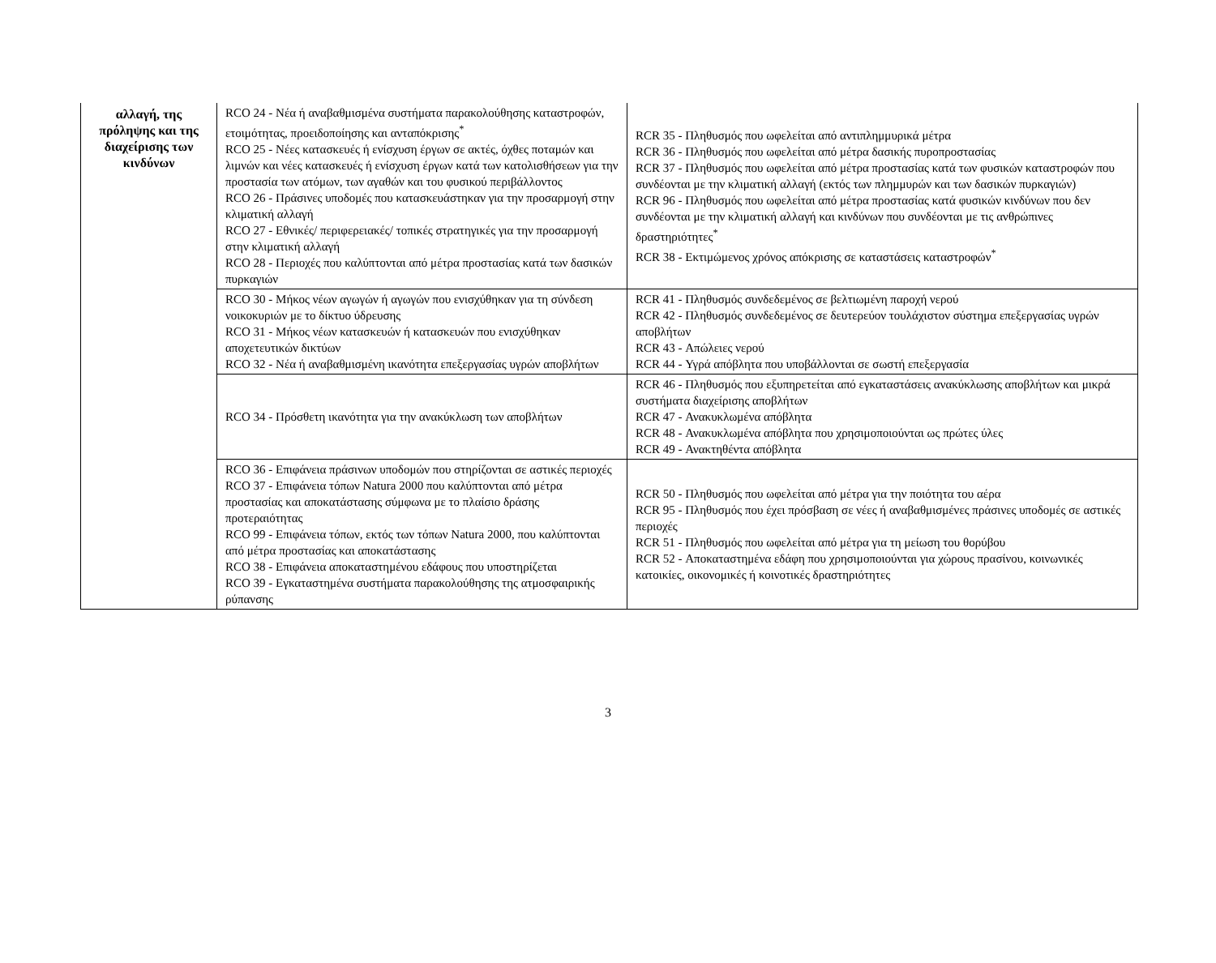| αλλαγή, της πρόληψης και της διαχείρισης των κινδύνων | RCO 24 - Νέα ή αναβαθμισμένα συστήματα παρακολούθησης καταστροφών, ετοιμότητας, προειδοποίησης και ανταπόκρισης<sup>*</sup> RCO 25 - Νέες κατασκευές ή ενίσχυση έργων σε ακτές, όχθες ποταμών και λιμνών και νέες κατασκευές ή ενίσχυση έργων κατά των κατολισθήσεων για την προστασία των ατόμων, των αγαθών και του φυσικού περιβάλλοντος RCO 26 - Πράσινες υποδομές που κατασκευάστηκαν για την προσαρμογή στην κλιματική αλλαγή RCO 27 - Εθνικές/ περιφερειακές/ τοπικές στρατηγικές για την προσαρμογή στην κλιματική αλλαγή RCO 28 - Περιοχές που καλύπτονται από μέτρα προστασίας κατά των δασικών πυρκαγιών | RCR 35 - Πληθυσμός που ωφελείται από αντιπλημμυρικά μέτρα RCR 36 - Πληθυσμός που ωφελείται από μέτρα δασικής πυροπροστασίας RCR 37 - Πληθυσμός που ωφελείται από μέτρα προστασίας κατά των φυσικών καταστροφών που συνδέονται με την κλιματική αλλαγή (εκτός των πλημμυρών και των δασικών πυρκαγιών) RCR 96 - Πληθυσμός που ωφελείται από μέτρα προστασίας κατά φυσικών κινδύνων που δεν συνδέονται με την κλιματική αλλαγή και κινδύνων που συνδέονται με τις ανθρώπινες δραστηριότητες<sup>*</sup> RCR 38 - Εκτιμώμενος χρόνος απόκρισης σε καταστάσεις καταστροφών<sup>*</sup> |
| | RCO 30 - Μήκος νέων αγωγών ή αγωγών που ενισχύθηκαν για τη σύνδεση νοικοκυριών με το δίκτυο ύδρευσης RCO 31 - Μήκος νέων κατασκευών ή κατασκευών που ενισχύθηκαν αποχετευτικών δικτύων RCO 32 - Νέα ή αναβαθμισμένη ικανότητα επεξεργασίας υγρών αποβλήτων | RCR 41 - Πληθυσμός συνδεδεμένος σε βελτιωμένη παροχή νερού RCR 42 - Πληθυσμός συνδεδεμένος σε δευτερεύον τουλάχιστον σύστημα επεξεργασίας υγρών αποβλήτων RCR 43 - Απώλειες νερού RCR 44 - Υγρά απόβλητα που υποβάλλονται σε σωστή επεξεργασία |
| | RCO 34 - Πρόσθετη ικανότητα για την ανακύκλωση των αποβλήτων | RCR 46 - Πληθυσμός που εξυπηρετείται από εγκαταστάσεις ανακύκλωσης αποβλήτων και μικρά συστήματα διαχείρισης αποβλήτων RCR 47 - Ανακυκλωμένα απόβλητα RCR 48 - Ανακυκλωμένα απόβλητα που χρησιμοποιούνται ως πρώτες ύλες RCR 49 - Ανακτηθέντα απόβλητα |
| | RCO 36 - Επιφάνεια πράσινων υποδομών που στηρίζονται σε αστικές περιοχές RCO 37 - Επιφάνεια τόπων Natura 2000 που καλύπτονται από μέτρα προστασίας και αποκατάστασης σύμφωνα με το πλαίσιο δράσης προτεραιότητας RCO 99 - Επιφάνεια τόπων, εκτός των τόπων Natura 2000, που καλύπτονται από μέτρα προστασίας και αποκατάστασης RCO 38 - Επιφάνεια αποκαταστημένου εδάφους που υποστηρίζεται RCO 39 - Εγκαταστημένα συστήματα παρακολούθησης της ατμοσφαιρικής ρύπανσης | RCR 50 - Πληθυσμός που ωφελείται από μέτρα για την ποιότητα του αέρα RCR 95 - Πληθυσμός που έχει πρόσβαση σε νέες ή αναβαθμισμένες πράσινες υποδομές σε αστικές περιοχές RCR 51 - Πληθυσμός που ωφελείται από μέτρα για τη μείωση του θορύβου RCR 52 - Αποκαταστημένα εδάφη που χρησιμοποιούνται για χώρους πρασίνου, κοινωνικές κατοικίες, οικονομικές ή κοινοτικές δραστηριότητες |
3